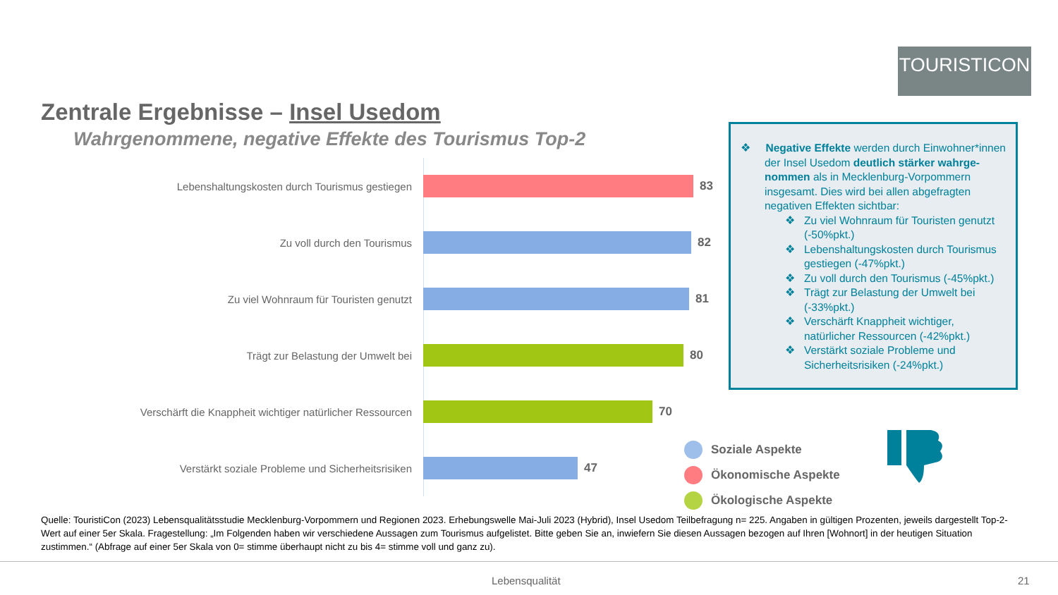TOURISTICON
Zentrale Ergebnisse – Insel Usedom
Wahrgenommene, negative Effekte des Tourismus Top-2
Lebenshaltungskosten durch Tourismus gestiegen 83
Zu voll durch den Tourismus 82
Zu viel Wohnraum für Touristen genutzt 81
Trägt zur Belastung der Umwelt bei 80
Verschärft die Knappheit wichtiger natürlicher Ressourcen
70
Verstärkt soziale Probleme und Sicherheitsrisiken 47
❖ Negative Effekte werden durch Einwohner*innen der Insel Usedom deutlich stärker wahrge-nommen als in Mecklenburg-Vorpommern insgesamt. Dies wird bei allen abgefragten negativen Effekten sichtbar:
Zu viel Wohnraum für Touristen genutzt (-50%pkt.)
Lebenshaltungskosten durch Tourismus gestiegen (-47%pkt.)
Zu voll durch den Tourismus (-45%pkt.)
Trägt zur Belastung der Umwelt bei (-33%pkt.)
Verschärft Knappheit wichtiger, natürlicher Ressourcen (-42%pkt.)
Verstärkt soziale Probleme und Sicherheitsrisiken (-24%pkt.)
Soziale Aspekte
Ökonomische Aspekte
Ökologische Aspekte
Quelle: TouristiCon (2023) Lebensqualitätsstudie Mecklenburg-Vorpommern und Regionen 2023. Erhebungswelle Mai-Juli 2023 (Hybrid), Insel Usedom Teilbefragung n= 225. Angaben in gültigen Prozenten, jeweils dargestellt Top-2-Wert auf einer 5er Skala. Fragestellung: „Im Folgenden haben wir verschiedene Aussagen zum Tourismus aufgelistet. Bitte geben Sie an, inwiefern Sie diesen Aussagen bezogen auf Ihren [Wohnort] in der heutigen Situation zustimmen.“ (Abfrage auf einer 5er Skala von 0= stimme überhaupt nicht zu bis 4= stimme voll und ganz zu).
Lebensqualität 21